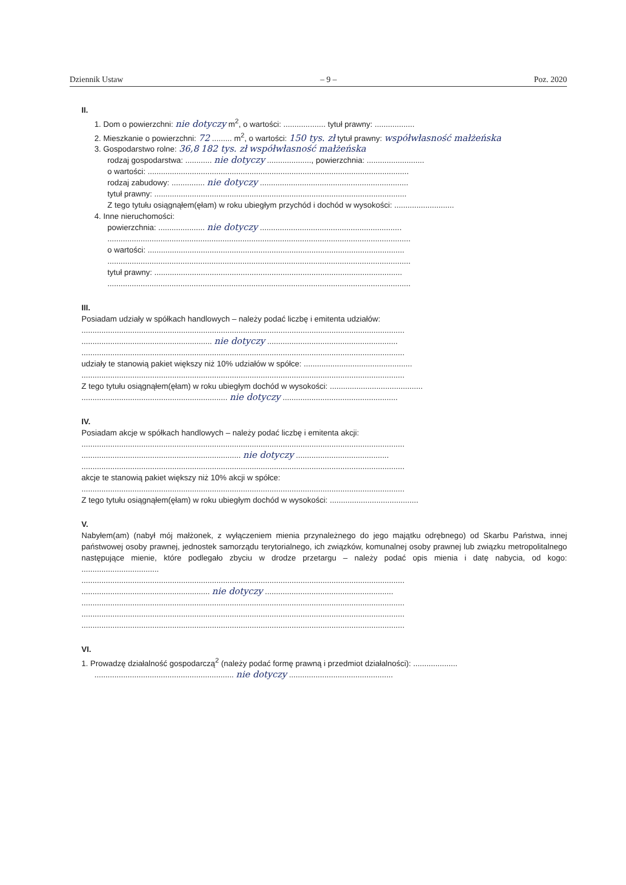Dziennik Ustaw – 9 – Poz. 2020
II.
1. Dom o powierzchni: nie dotyczy m<sup>2</sup>, o wartości: ................... tytuł prawny: ..................
2. Mieszkanie o powierzchni: 72 ......... m<sup>2</sup>, o wartości: 150 tys. zł tytuł prawny: współwłasność małżeńska
3. Gospodarstwo rolne: 36,8 182 tys. zł współwłasność małżeńska
rodzaj gospodarstwa: ............ nie dotyczy ...................., powierzchnia: ..........................
o wartości: ......................................................................................................................
rodzaj zabudowy: ............... nie dotyczy ...................................................................
tytuł prawny: ..................................................................................................................
Z tego tytułu osiągnąłem(ęłam) w roku ubiegłym przychód i dochód w wysokości: ...........................
4. Inne nieruchomości:
powierzchnia: ..................... nie dotyczy ................................................................
.........................................................................................................................................
o wartości: ....................................................................................................................
.........................................................................................................................................
tytuł prawny: ................................................................................................................
.........................................................................................................................................
III.
Posiadam udziały w spółkach handlowych – należy podać liczbę i emitenta udziałów:
..................................................................................................................................................
........................................................... nie dotyczy ...........................................................
..................................................................................................................................................
udziały te stanowią pakiet większy niż 10% udziałów w spółce: .................................................
..................................................................................................................................................
Z tego tytułu osiągnąłem(ęłam) w roku ubiegłym dochód w wysokości: ..........................................
.................................................................. nie dotyczy ....................................................
IV.
Posiadam akcje w spółkach handlowych – należy podać liczbę i emitenta akcji:
..................................................................................................................................................
........................................................................ nie dotyczy ..........................................
..................................................................................................................................................
akcje te stanowią pakiet większy niż 10% akcji w spółce:
..................................................................................................................................................
Z tego tytułu osiągnąłem(ęłam) w roku ubiegłym dochód w wysokości: ........................................
V.
Nabyłem(am) (nabył mój małżonek, z wyłączeniem mienia przynależnego do jego majątku odrębnego) od Skarbu Państwa, innej państwowej osoby prawnej, jednostek samorządu terytorialnego, ich związków, komunalnej osoby prawnej lub związku metropolitalnego następujące mienie, które podlegało zbyciu w drodze przetargu – należy podać opis mienia i datę nabycia, od kogo: ...................................
..................................................................................................................................................
.......................................................... nie dotyczy ..........................................................
..................................................................................................................................................
..................................................................................................................................................
..................................................................................................................................................
VI.
1. Prowadzę działalność gospodarczą<sup>2</sup> (należy podać formę prawną i przedmiot działalności): ....................
............................................................... nie dotyczy ...............................................